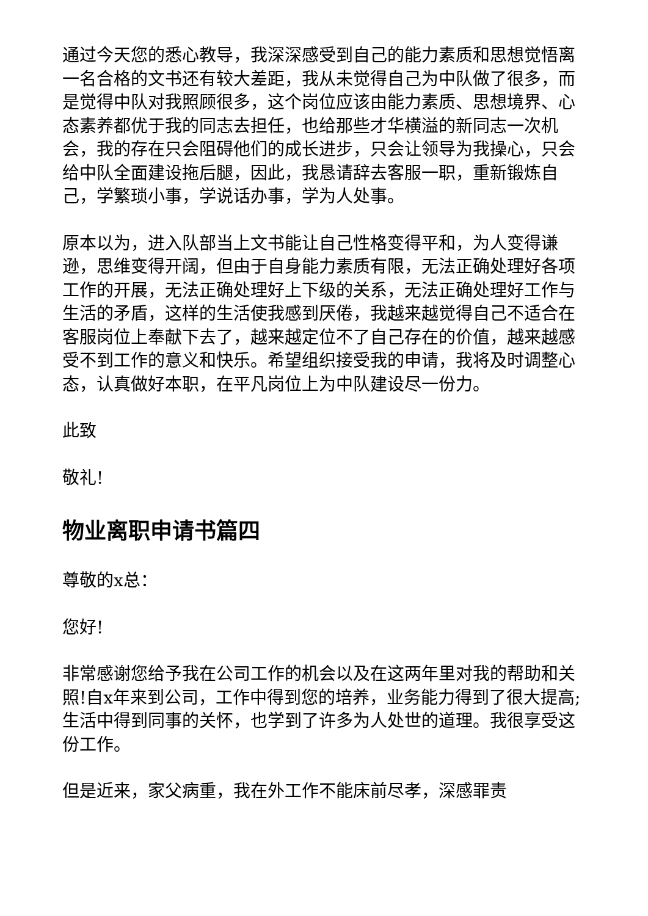通过今天您的悉心教导，我深深感受到自己的能力素质和思想觉悟离一名合格的文书还有较大差距，我从未觉得自己为中队做了很多，而是觉得中队对我照顾很多，这个岗位应该由能力素质、思想境界、心态素养都优于我的同志去担任，也给那些才华横溢的新同志一次机会，我的存在只会阻碍他们的成长进步，只会让领导为我操心，只会给中队全面建设拖后腿，因此，我恳请辞去客服一职，重新锻炼自己，学繁琐小事，学说话办事，学为人处事。
原本以为，进入队部当上文书能让自己性格变得平和，为人变得谦逊，思维变得开阔，但由于自身能力素质有限，无法正确处理好各项工作的开展，无法正确处理好上下级的关系，无法正确处理好工作与生活的矛盾，这样的生活使我感到厌倦，我越来越觉得自己不适合在客服岗位上奉献下去了，越来越定位不了自己存在的价值，越来越感受不到工作的意义和快乐。希望组织接受我的申请，我将及时调整心态，认真做好本职，在平凡岗位上为中队建设尽一份力。
此致
敬礼!
物业离职申请书篇四
尊敬的x总：
您好!
非常感谢您给予我在公司工作的机会以及在这两年里对我的帮助和关照!自x年来到公司，工作中得到您的培养，业务能力得到了很大提高;生活中得到同事的关怀，也学到了许多为人处世的道理。我很享受这份工作。
但是近来，家父病重，我在外工作不能床前尽孝，深感罪责